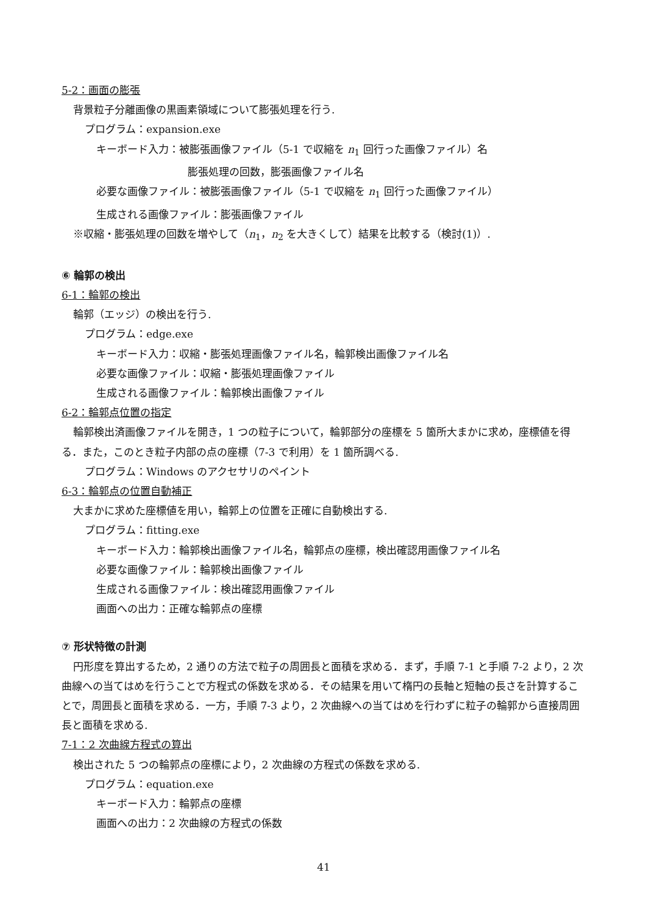5-2：画面の膨張
背景粒子分離画像の黒画素領域について膨張処理を行う.
プログラム：expansion.exe
キーボード入力：被膨張画像ファイル（5-1 で収縮を n<sub>1</sub> 回行った画像ファイル）名
膨張処理の回数，膨張画像ファイル名
必要な画像ファイル：被膨張画像ファイル（5-1 で収縮を n<sub>1</sub> 回行った画像ファイル）
生成される画像ファイル：膨張画像ファイル
※収縮・膨張処理の回数を増やして（n<sub>1</sub>，n<sub>2</sub> を大きくして）結果を比較する（検討(1)）.
⑥ 輪郭の検出
6-1：輪郭の検出
輪郭（エッジ）の検出を行う.
プログラム：edge.exe
キーボード入力：収縮・膨張処理画像ファイル名，輪郭検出画像ファイル名
必要な画像ファイル：収縮・膨張処理画像ファイル
生成される画像ファイル：輪郭検出画像ファイル
6-2：輪郭点位置の指定
輪郭検出済画像ファイルを開き，1 つの粒子について，輪郭部分の座標を 5 箇所大まかに求め，座標値を得る．また，このとき粒子内部の点の座標（7-3 で利用）を 1 箇所調べる.
プログラム：Windows のアクセサリのペイント
6-3：輪郭点の位置自動補正
大まかに求めた座標値を用い，輪郭上の位置を正確に自動検出する.
プログラム：fitting.exe
キーボード入力：輪郭検出画像ファイル名，輪郭点の座標，検出確認用画像ファイル名
必要な画像ファイル：輪郭検出画像ファイル
生成される画像ファイル：検出確認用画像ファイル
画面への出力：正確な輪郭点の座標
⑦ 形状特徴の計測
円形度を算出するため，2 通りの方法で粒子の周囲長と面積を求める．まず，手順 7-1 と手順 7-2 より，2 次曲線への当てはめを行うことで方程式の係数を求める．その結果を用いて楕円の長軸と短軸の長さを計算することで，周囲長と面積を求める．一方，手順 7-3 より，2 次曲線への当てはめを行わずに粒子の輪郭から直接周囲長と面積を求める.
7-1：2 次曲線方程式の算出
検出された 5 つの輪郭点の座標により，2 次曲線の方程式の係数を求める.
プログラム：equation.exe
キーボード入力：輪郭点の座標
画面への出力：2 次曲線の方程式の係数
41